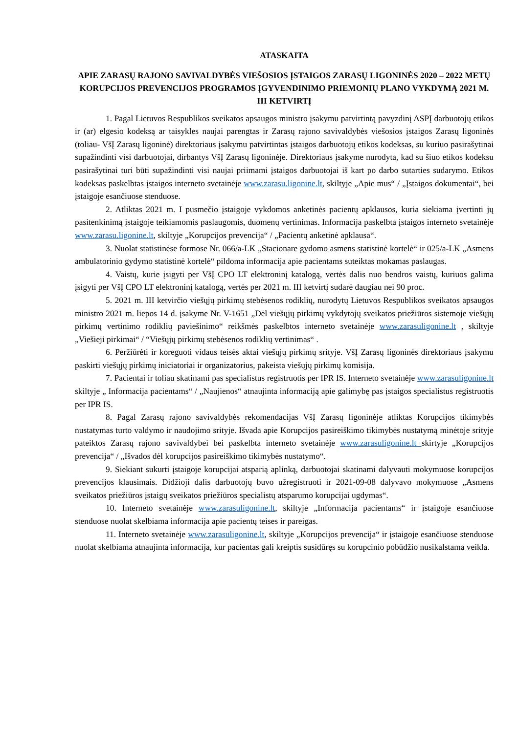ATASKAITA
APIE ZARASŲ RAJONO SAVIVALDYBĖS VIEŠOSIOS ĮSTAIGOS ZARASŲ LIGONINĖS 2020 – 2022 METŲ KORUPCIJOS PREVENCIJOS PROGRAMOS ĮGYVENDINIMO PRIEMONIŲ PLANO VYKDYMĄ 2021 M. III KETVIRTĮ
1. Pagal Lietuvos Respublikos sveikatos apsaugos ministro įsakymu patvirtintą pavyzdinį ASPĮ darbuotojų etikos ir (ar) elgesio kodeksą ar taisykles naujai parengtas ir Zarasų rajono savivaldybės viešosios įstaigos Zarasų ligoninės (toliau- VšĮ Zarasų ligoninė) direktoriaus įsakymu patvirtintas įstaigos darbuotojų etikos kodeksas, su kuriuo pasirašytinai supažindinti visi darbuotojai, dirbantys VšĮ Zarasų ligoninėje. Direktoriaus įsakyme nurodyta, kad su šiuo etikos kodeksu pasirašytinai turi būti supažindinti visi naujai priimami įstaigos darbuotojai iš kart po darbo sutarties sudarymo. Etikos kodeksas paskelbtas įstaigos interneto svetainėje www.zarasu.ligonine.lt, skiltyje „Apie mus“ / „Įstaigos dokumentai“, bei įstaigoje esančiuose stenduose.
2. Atliktas 2021 m. I pusmečio įstaigoje vykdomos anketinės pacientų apklausos, kuria siekiama įvertinti jų pasitenkinimą įstaigoje teikiamomis paslaugomis, duomenų vertinimas. Informacija paskelbta įstaigos interneto svetainėje www.zarasu.ligonine.lt, skiltyje „Korupcijos prevencija“ / „Pacientų anketinė apklausa“.
3. Nuolat statistinėse formose Nr. 066/a-LK „Stacionare gydomo asmens statistinė kortelė“ ir 025/a-LK „Asmens ambulatorinio gydymo statistinė kortelė“ pildoma informacija apie pacientams suteiktas mokamas paslaugas.
4. Vaistų, kurie įsigyti per VšĮ CPO LT elektroninį katalogą, vertės dalis nuo bendros vaistų, kuriuos galima įsigyti per VšĮ CPO LT elektroninį katalogą, vertės per 2021 m. III ketvirtį sudarė daugiau nei 90 proc.
5. 2021 m. III ketvirčio viešųjų pirkimų stebėsenos rodiklių, nurodytų Lietuvos Respublikos sveikatos apsaugos ministro 2021 m. liepos 14 d. įsakyme Nr. V-1651 „Dėl viešųjų pirkimų vykdytojų sveikatos priežiūros sistemoje viešųjų pirkimų vertinimo rodiklių paviešinimo“ reikšmės paskelbtos interneto svetainėje www.zarasuligonine.lt , skiltyje „Viešieji pirkimai“ / “Viešųjų pirkimų stebėsenos rodiklių vertinimas“ .
6. Peržiūrėti ir koreguoti vidaus teisės aktai viešųjų pirkimų srityje. VšĮ Zarasų ligoninės direktoriaus įsakymu paskirti viešųjų pirkimų iniciatoriai ir organizatorius, pakeista viešųjų pirkimų komisija.
7. Pacientai ir toliau skatinami pas specialistus registruotis per IPR IS. Interneto svetainėje www.zarasuligonine.lt skiltyje „ Informacija pacientams“ / „Naujienos“ atnaujinta informaciją apie galimybę pas įstaigos specialistus registruotis per IPR IS.
8. Pagal Zarasų rajono savivaldybės rekomendacijas VšĮ Zarasų ligoninėje atliktas Korupcijos tikimybės nustatymas turto valdymo ir naudojimo srityje. Išvada apie Korupcijos pasireiškimo tikimybės nustatymą minėtoje srityje pateiktos Zarasų rajono savivaldybei bei paskelbta interneto svetainėje www.zarasuligonine.lt skirtyje „Korupcijos prevencija“ / „Išvados dėl korupcijos pasireiškimo tikimybės nustatymo“.
9. Siekiant sukurti įstaigoje korupcijai atsparią aplinką, darbuotojai skatinami dalyvauti mokymuose korupcijos prevencijos klausimais. Didžioji dalis darbuotojų buvo užregistruoti ir 2021-09-08 dalyvavo mokymuose „Asmens sveikatos priežiūros įstaigų sveikatos priežiūros specialistų atsparumo korupcijai ugdymas“.
10. Interneto svetainėje www.zarasuligonine.lt, skiltyje „Informacija pacientams“ ir įstaigoje esančiuose stenduose nuolat skelbiama informacija apie pacientų teises ir pareigas.
11. Interneto svetainėje www.zarasuligonine.lt, skiltyje „Korupcijos prevencija“ ir įstaigoje esančiuose stenduose nuolat skelbiama atnaujinta informacija, kur pacientas gali kreiptis susidūręs su korupcinio pobūdžio nusikalstama veikla.